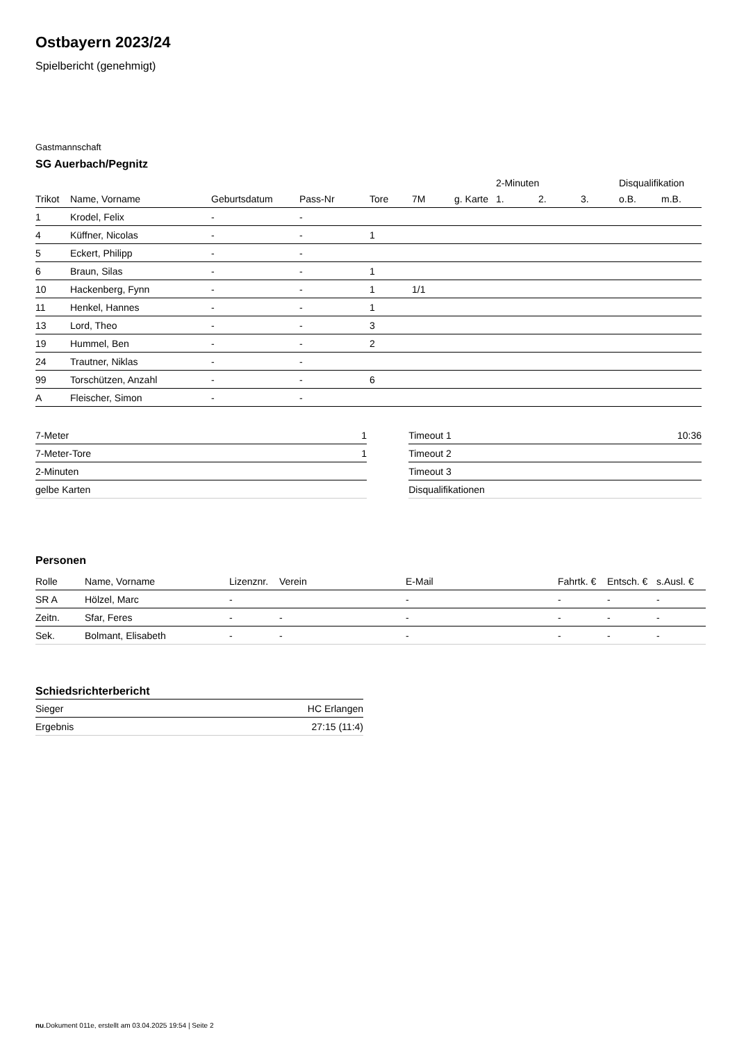Ostbayern 2023/24
Spielbericht (genehmigt)
Gastmannschaft
SG Auerbach/Pegnitz
| | | | | | | | 2-Minuten | | | Disqualifikation | |
| --- | --- | --- | --- | --- | --- | --- | --- | --- | --- | --- | --- |
| Trikot | Name, Vorname | Geburtsdatum | Pass-Nr | Tore | 7M | g. Karte | 1. | 2. | 3. | o.B. | m.B. |
| 1 | Krodel, Felix | - | - | | | | | | | | |
| 4 | Küffner, Nicolas | - | - | 1 | | | | | | | |
| 5 | Eckert, Philipp | - | - | | | | | | | | |
| 6 | Braun, Silas | - | - | 1 | | | | | | | |
| 10 | Hackenberg, Fynn | - | - | 1 | 1/1 | | | | | | |
| 11 | Henkel, Hannes | - | - | 1 | | | | | | | |
| 13 | Lord, Theo | - | - | 3 | | | | | | | |
| 19 | Hummel, Ben | - | - | 2 | | | | | | | |
| 24 | Trautner, Niklas | - | - | | | | | | | | |
| 99 | Torschützen, Anzahl | - | - | 6 | | | | | | | |
| A | Fleischer, Simon | - | - | | | | | | | | |
| 7-Meter | 1 |
| 7-Meter-Tore | 1 |
| 2-Minuten | |
| gelbe Karten | |
| Timeout 1 | 10:36 |
| Timeout 2 | |
| Timeout 3 | |
| Disqualifikationen | |
Personen
| Rolle | Name, Vorname | Lizenznr. | Verein | E-Mail | Fahrtk. € | Entsch. € | s.Ausl. € |
| --- | --- | --- | --- | --- | --- | --- | --- |
| SR A | Hölzel, Marc | - | | - | - | - | - |
| Zeitn. | Sfar, Feres | - | - | - | - | - | - |
| Sek. | Bolmant, Elisabeth | - | - | - | - | - | - |
Schiedsrichterbericht
| Sieger | HC Erlangen |
| Ergebnis | 27:15 (11:4) |
nu.Dokument 011e, erstellt am 03.04.2025 19:54 | Seite 2